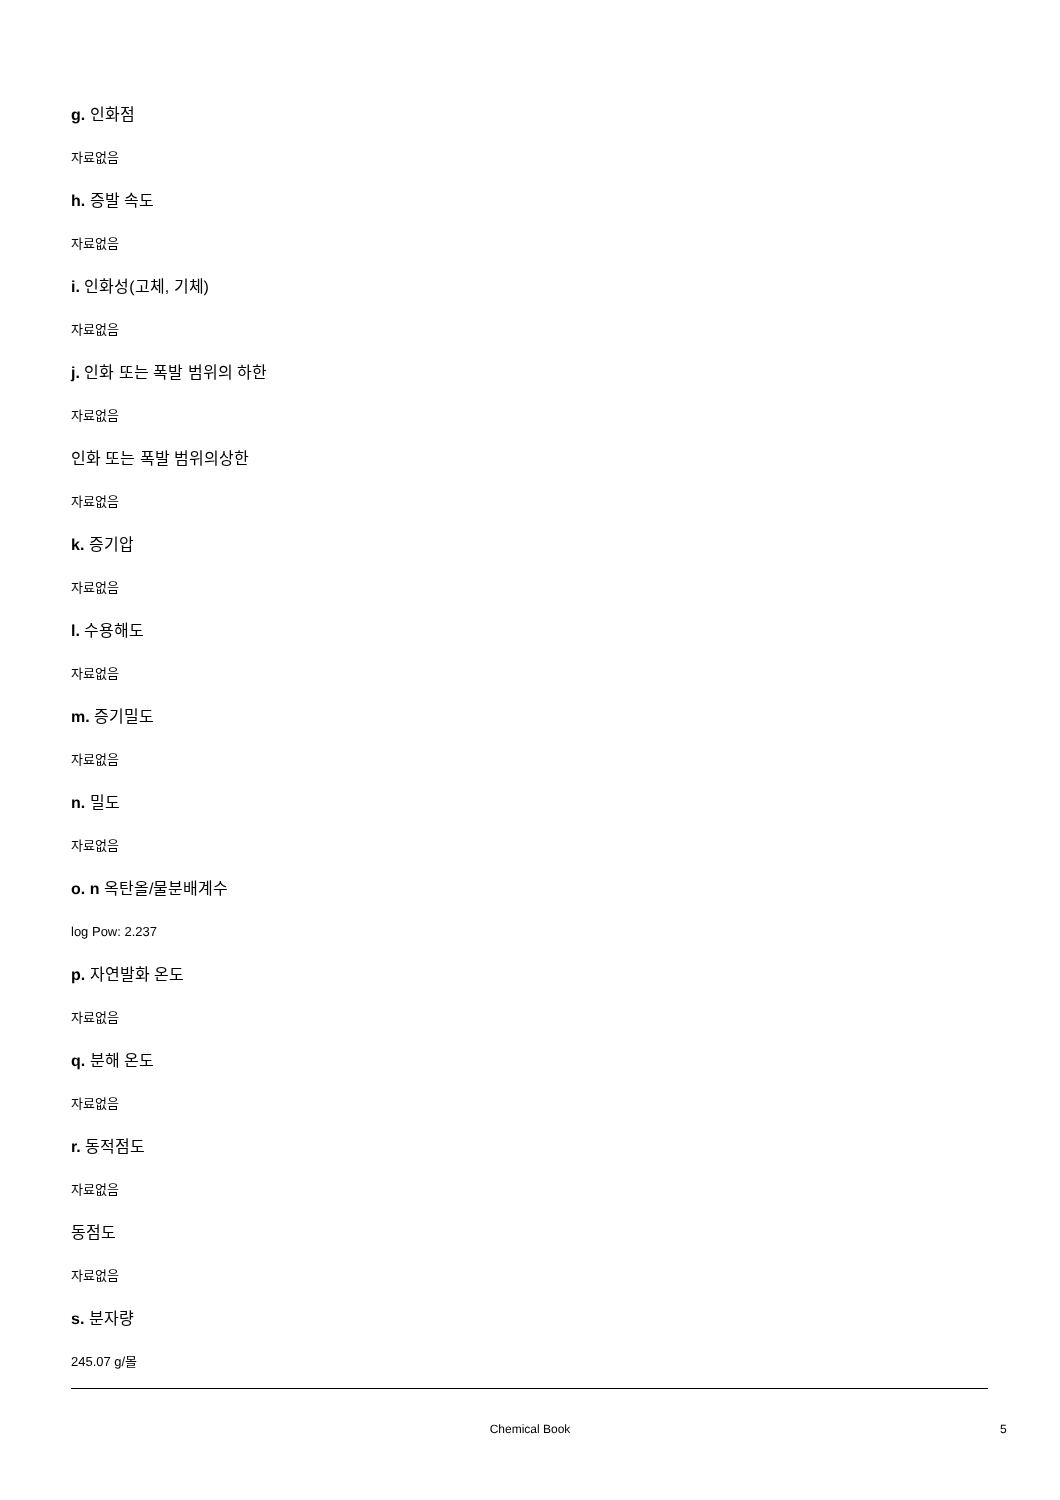g. 인화점
자료없음
h. 증발 속도
자료없음
i. 인화성(고체, 기체)
자료없음
j. 인화 또는 폭발 범위의 하한
자료없음
인화 또는 폭발 범위의상한
자료없음
k. 증기압
자료없음
l. 수용해도
자료없음
m. 증기밀도
자료없음
n. 밀도
자료없음
o. n 옥탄올/물분배계수
log Pow: 2.237
p. 자연발화 온도
자료없음
q. 분해 온도
자료없음
r. 동적점도
자료없음
동점도
자료없음
s. 분자량
245.07 g/몰
Chemical Book 5